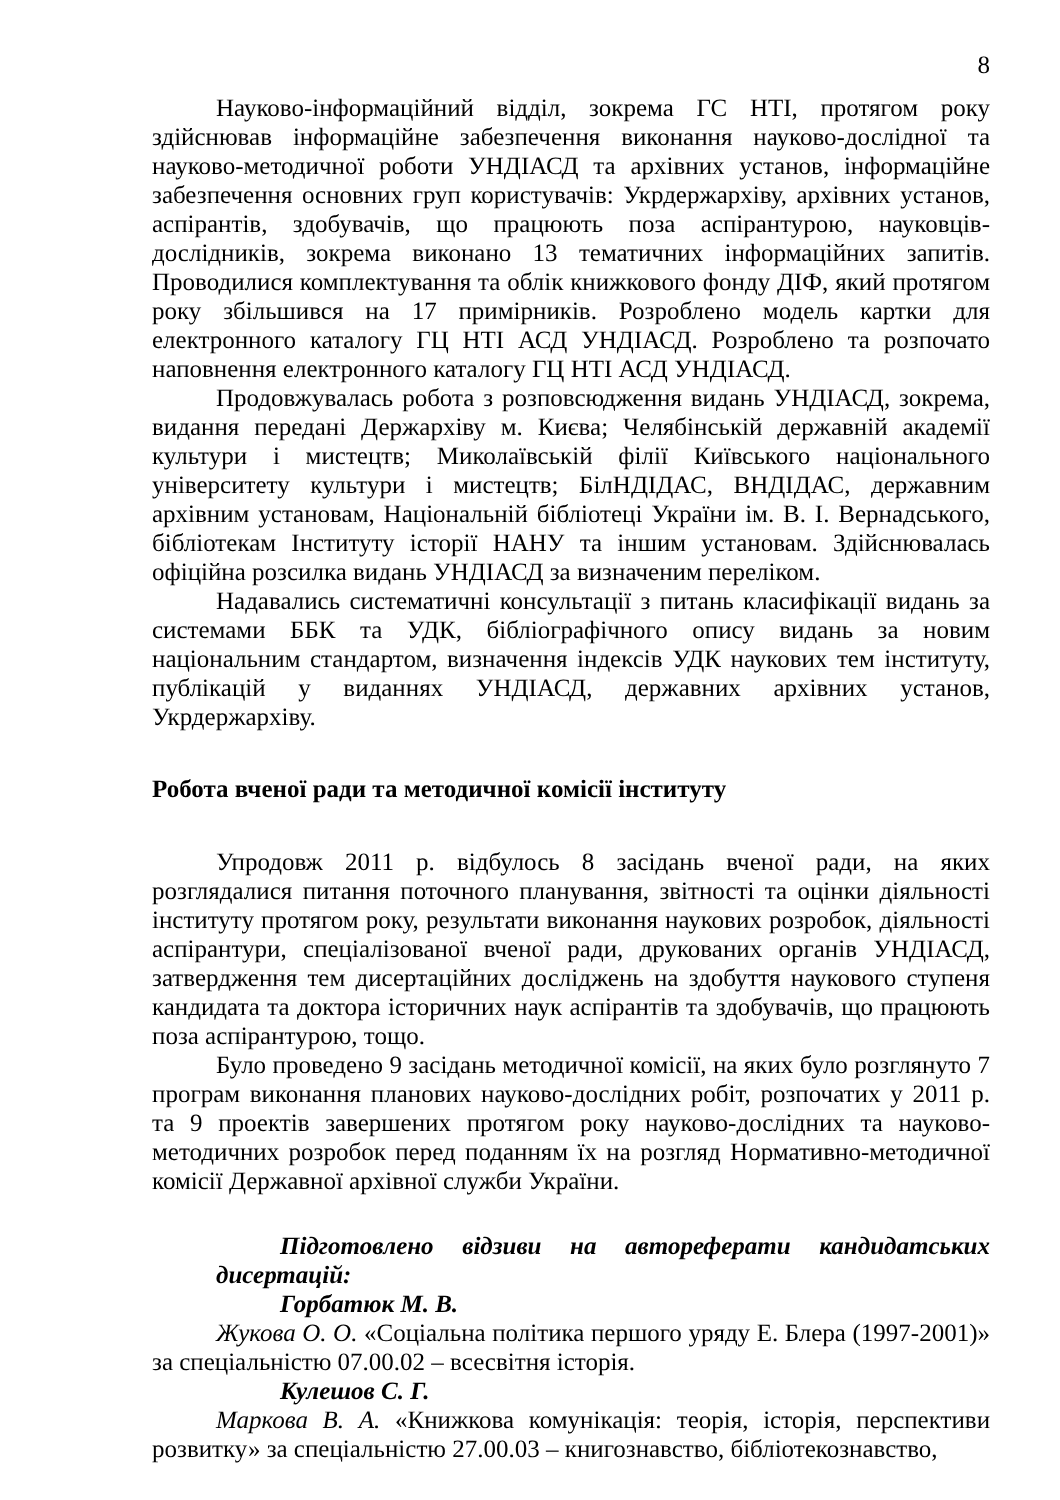8
Науково-інформаційний відділ, зокрема ГС НТІ, протягом року здійснював інформаційне забезпечення виконання науково-дослідної та науково-методичної роботи УНДІАСД та архівних установ, інформаційне забезпечення основних груп користувачів: Укрдержархіву, архівних установ, аспірантів, здобувачів, що працюють поза аспірантурою, науковців-дослідників, зокрема виконано 13 тематичних інформаційних запитів. Проводилися комплектування та облік книжкового фонду ДІФ, який протягом року збільшився на 17 примірників. Розроблено модель картки для електронного каталогу ГЦ НТІ АСД УНДІАСД. Розроблено та розпочато наповнення електронного каталогу ГЦ НТІ АСД УНДІАСД.
Продовжувалась робота з розповсюдження видань УНДІАСД, зокрема, видання передані Держархіву м. Києва; Челябінській державній академії культури і мистецтв; Миколаївській філії Київського національного університету культури і мистецтв; БілНДІДАС, ВНДІДАС, державним архівним установам, Національній бібліотеці України ім. В. І. Вернадського, бібліотекам Інституту історії НАНУ та іншим установам. Здійснювалась офіційна розсилка видань УНДІАСД за визначеним переліком.
Надавались систематичні консультації з питань класифікації видань за системами ББК та УДК, бібліографічного опису видань за новим національним стандартом, визначення індексів УДК наукових тем інституту, публікацій у виданнях УНДІАСД, державних архівних установ, Укрдержархіву.
Робота вченої ради та методичної комісії інституту
Упродовж 2011 р. відбулось 8 засідань вченої ради, на яких розглядалися питання поточного планування, звітності та оцінки діяльності інституту протягом року, результати виконання наукових розробок, діяльності аспірантури, спеціалізованої вченої ради, друкованих органів УНДІАСД, затвердження тем дисертаційних досліджень на здобуття наукового ступеня кандидата та доктора історичних наук аспірантів та здобувачів, що працюють поза аспірантурою, тощо.
Було проведено 9 засідань методичної комісії, на яких було розглянуто 7 програм виконання планових науково-дослідних робіт, розпочатих у 2011 р. та 9 проектів завершених протягом року науково-дослідних та науково-методичних розробок перед поданням їх на розгляд Нормативно-методичної комісії Державної архівної служби України.
Підготовлено відзиви на автореферати кандидатських дисертацій:
Горбатюк М. В.
Жукова О. О. «Соціальна політика першого уряду Е. Блера (1997-2001)» за спеціальністю 07.00.02 – всесвітня історія.
Кулешов С. Г.
Маркова В. А. «Книжкова комунікація: теорія, історія, перспективи розвитку» за спеціальністю 27.00.03 – книгознавство, бібліотекознавство,